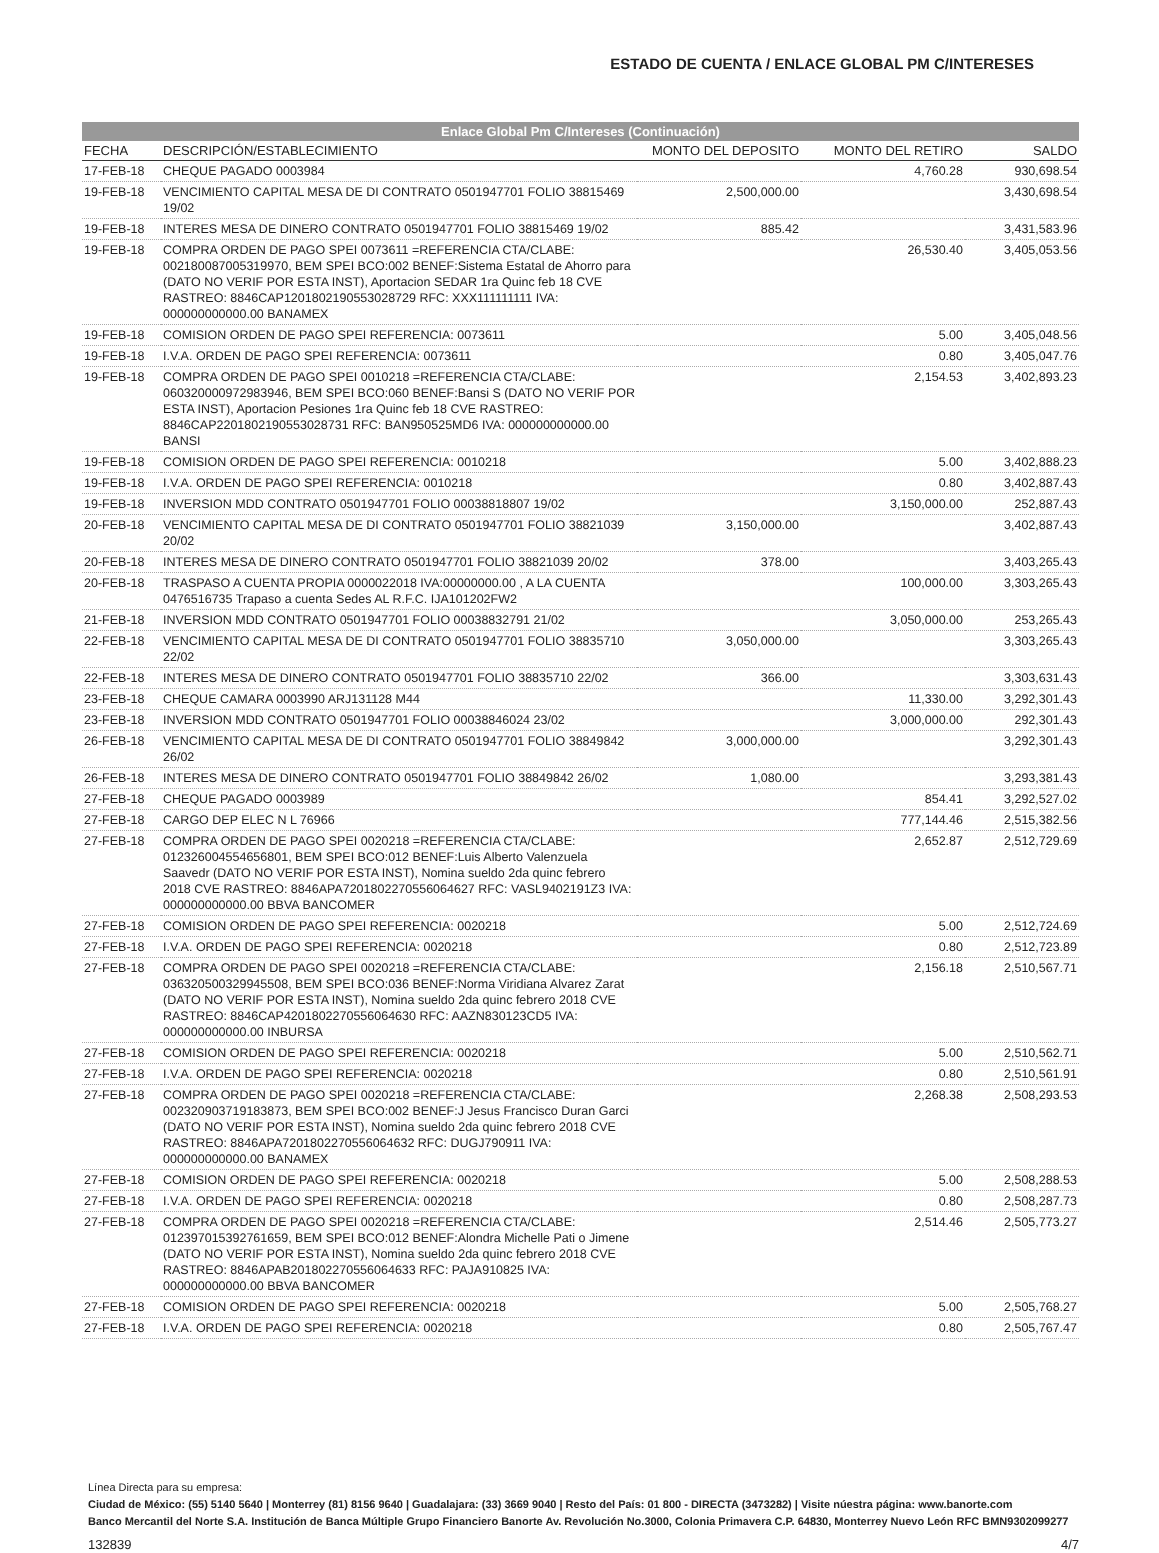ESTADO DE CUENTA / ENLACE GLOBAL PM C/INTERESES
Enlace Global Pm C/Intereses (Continuación)
| FECHA | DESCRIPCIÓN/ESTABLECIMIENTO | MONTO DEL DEPOSITO | MONTO DEL RETIRO | SALDO |
| --- | --- | --- | --- | --- |
| 17-FEB-18 | CHEQUE PAGADO 0003984 | | 4,760.28 | 930,698.54 |
| 19-FEB-18 | VENCIMIENTO CAPITAL MESA DE DI CONTRATO 0501947701 FOLIO 38815469 19/02 | 2,500,000.00 | | 3,430,698.54 |
| 19-FEB-18 | INTERES MESA DE DINERO CONTRATO 0501947701 FOLIO 38815469 19/02 | 885.42 | | 3,431,583.96 |
| 19-FEB-18 | COMPRA ORDEN DE PAGO SPEI 0073611 =REFERENCIA CTA/CLABE: 002180087005319970, BEM SPEI BCO:002 BENEF:Sistema Estatal de Ahorro para (DATO NO VERIF POR ESTA INST), Aportacion SEDAR 1ra Quinc feb 18 CVE RASTREO: 8846CAP1201802190553028729 RFC: XXX111111111 IVA: 000000000000.00 BANAMEX | | 26,530.40 | 3,405,053.56 |
| 19-FEB-18 | COMISION ORDEN DE PAGO SPEI REFERENCIA: 0073611 | | 5.00 | 3,405,048.56 |
| 19-FEB-18 | I.V.A. ORDEN DE PAGO SPEI REFERENCIA: 0073611 | | 0.80 | 3,405,047.76 |
| 19-FEB-18 | COMPRA ORDEN DE PAGO SPEI 0010218 =REFERENCIA CTA/CLABE: 060320000972983946, BEM SPEI BCO:060 BENEF:Bansi S (DATO NO VERIF POR ESTA INST), Aportacion Pesiones 1ra Quinc feb 18 CVE RASTREO: 8846CAP2201802190553028731 RFC: BAN950525MD6 IVA: 000000000000.00 BANSI | | 2,154.53 | 3,402,893.23 |
| 19-FEB-18 | COMISION ORDEN DE PAGO SPEI REFERENCIA: 0010218 | | 5.00 | 3,402,888.23 |
| 19-FEB-18 | I.V.A. ORDEN DE PAGO SPEI REFERENCIA: 0010218 | | 0.80 | 3,402,887.43 |
| 19-FEB-18 | INVERSION MDD CONTRATO 0501947701 FOLIO 00038818807 19/02 | | 3,150,000.00 | 252,887.43 |
| 20-FEB-18 | VENCIMIENTO CAPITAL MESA DE DI CONTRATO 0501947701 FOLIO 38821039 20/02 | 3,150,000.00 | | 3,402,887.43 |
| 20-FEB-18 | INTERES MESA DE DINERO CONTRATO 0501947701 FOLIO 38821039 20/02 | 378.00 | | 3,403,265.43 |
| 20-FEB-18 | TRASPASO A CUENTA PROPIA 0000022018 IVA:00000000.00 , A LA CUENTA 0476516735 Trapaso a cuenta Sedes AL R.F.C. IJA101202FW2 | | 100,000.00 | 3,303,265.43 |
| 21-FEB-18 | INVERSION MDD CONTRATO 0501947701 FOLIO 00038832791 21/02 | | 3,050,000.00 | 253,265.43 |
| 22-FEB-18 | VENCIMIENTO CAPITAL MESA DE DI CONTRATO 0501947701 FOLIO 38835710 22/02 | 3,050,000.00 | | 3,303,265.43 |
| 22-FEB-18 | INTERES MESA DE DINERO CONTRATO 0501947701 FOLIO 38835710 22/02 | 366.00 | | 3,303,631.43 |
| 23-FEB-18 | CHEQUE CAMARA 0003990 ARJ131128 M44 | | 11,330.00 | 3,292,301.43 |
| 23-FEB-18 | INVERSION MDD CONTRATO 0501947701 FOLIO 00038846024 23/02 | | 3,000,000.00 | 292,301.43 |
| 26-FEB-18 | VENCIMIENTO CAPITAL MESA DE DI CONTRATO 0501947701 FOLIO 38849842 26/02 | 3,000,000.00 | | 3,292,301.43 |
| 26-FEB-18 | INTERES MESA DE DINERO CONTRATO 0501947701 FOLIO 38849842 26/02 | 1,080.00 | | 3,293,381.43 |
| 27-FEB-18 | CHEQUE PAGADO 0003989 | | 854.41 | 3,292,527.02 |
| 27-FEB-18 | CARGO DEP ELEC N L 76966 | | 777,144.46 | 2,515,382.56 |
| 27-FEB-18 | COMPRA ORDEN DE PAGO SPEI 0020218 =REFERENCIA CTA/CLABE: 012326004554656801, BEM SPEI BCO:012 BENEF:Luis Alberto Valenzuela Saavedr (DATO NO VERIF POR ESTA INST), Nomina sueldo 2da quinc febrero 2018 CVE RASTREO: 8846APA7201802270556064627 RFC: VASL9402191Z3 IVA: 000000000000.00 BBVA BANCOMER | | 2,652.87 | 2,512,729.69 |
| 27-FEB-18 | COMISION ORDEN DE PAGO SPEI REFERENCIA: 0020218 | | 5.00 | 2,512,724.69 |
| 27-FEB-18 | I.V.A. ORDEN DE PAGO SPEI REFERENCIA: 0020218 | | 0.80 | 2,512,723.89 |
| 27-FEB-18 | COMPRA ORDEN DE PAGO SPEI 0020218 =REFERENCIA CTA/CLABE: 036320500329945508, BEM SPEI BCO:036 BENEF:Norma Viridiana Alvarez Zarat (DATO NO VERIF POR ESTA INST), Nomina sueldo 2da quinc febrero 2018 CVE RASTREO: 8846CAP4201802270556064630 RFC: AAZN830123CD5 IVA: 000000000000.00 INBURSA | | 2,156.18 | 2,510,567.71 |
| 27-FEB-18 | COMISION ORDEN DE PAGO SPEI REFERENCIA: 0020218 | | 5.00 | 2,510,562.71 |
| 27-FEB-18 | I.V.A. ORDEN DE PAGO SPEI REFERENCIA: 0020218 | | 0.80 | 2,510,561.91 |
| 27-FEB-18 | COMPRA ORDEN DE PAGO SPEI 0020218 =REFERENCIA CTA/CLABE: 002320903719183873, BEM SPEI BCO:002 BENEF:J Jesus Francisco Duran Garci (DATO NO VERIF POR ESTA INST), Nomina sueldo 2da quinc febrero 2018 CVE RASTREO: 8846APA7201802270556064632 RFC: DUGJ790911 IVA: 000000000000.00 BANAMEX | | 2,268.38 | 2,508,293.53 |
| 27-FEB-18 | COMISION ORDEN DE PAGO SPEI REFERENCIA: 0020218 | | 5.00 | 2,508,288.53 |
| 27-FEB-18 | I.V.A. ORDEN DE PAGO SPEI REFERENCIA: 0020218 | | 0.80 | 2,508,287.73 |
| 27-FEB-18 | COMPRA ORDEN DE PAGO SPEI 0020218 =REFERENCIA CTA/CLABE: 012397015392761659, BEM SPEI BCO:012 BENEF:Alondra Michelle Pati o Jimene (DATO NO VERIF POR ESTA INST), Nomina sueldo 2da quinc febrero 2018 CVE RASTREO: 8846APAB201802270556064633 RFC: PAJA910825 IVA: 000000000000.00 BBVA BANCOMER | | 2,514.46 | 2,505,773.27 |
| 27-FEB-18 | COMISION ORDEN DE PAGO SPEI REFERENCIA: 0020218 | | 5.00 | 2,505,768.27 |
| 27-FEB-18 | I.V.A. ORDEN DE PAGO SPEI REFERENCIA: 0020218 | | 0.80 | 2,505,767.47 |
Línea Directa para su empresa:
Ciudad de México: (55) 5140 5640 | Monterrey (81) 8156 9640 | Guadalajara: (33) 3669 9040 | Resto del País: 01 800 - DIRECTA (3473282) | Visite núestra página: www.banorte.com
Banco Mercantil del Norte S.A. Institución de Banca Múltiple Grupo Financiero Banorte Av. Revolución No.3000, Colonia Primavera C.P. 64830, Monterrey Nuevo León RFC BMN9302099277
132839 4/7